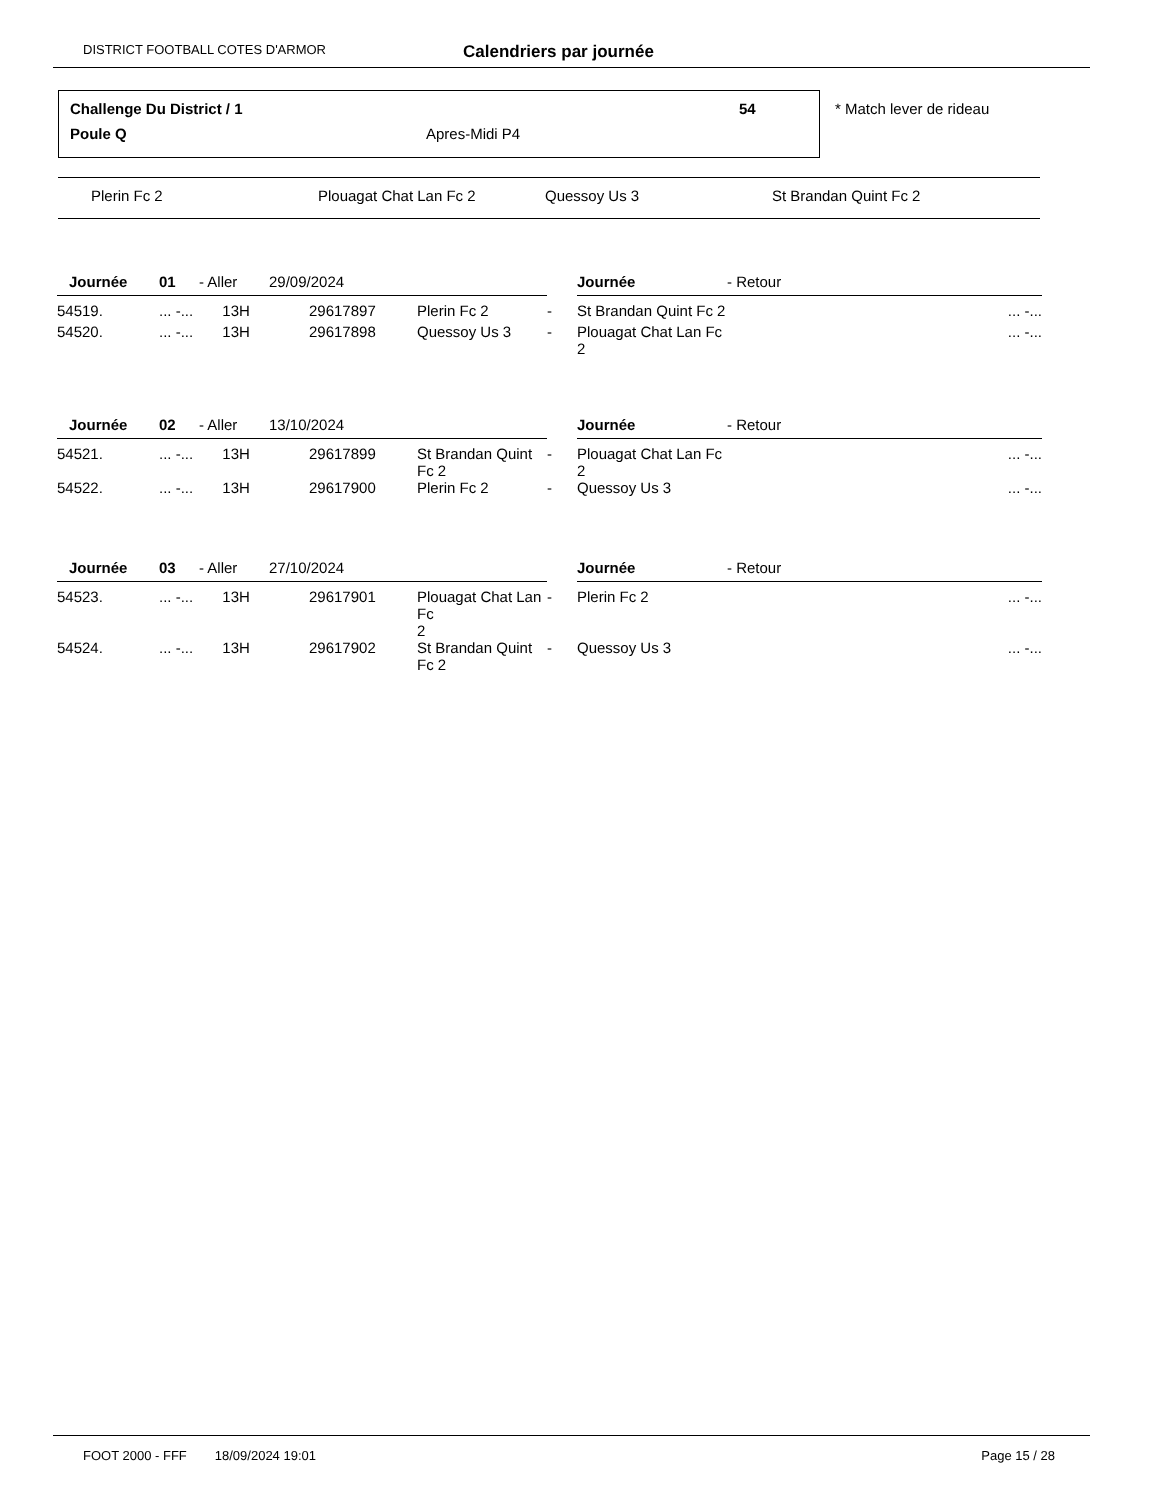DISTRICT FOOTBALL COTES D'ARMOR Calendriers par journée
Challenge Du District / 1 54
Poule Q Apres-Midi P4
* Match lever de rideau
Plerin Fc 2 Plouagat Chat Lan Fc 2 Quessoy Us 3 St Brandan Quint Fc 2
| Journée | 01 | - Aller | 29/09/2024 | | | Journée | - Retour | |
| 54519. | ... -... 13H | | 29617897 | Plerin Fc 2 | - | St Brandan Quint Fc 2 | | ... -... |
| 54520. | ... -... 13H | | 29617898 | Quessoy Us 3 | - | Plouagat Chat Lan Fc 2 | | ... -... |
| Journée | 02 | - Aller | 13/10/2024 | | | Journée | - Retour | |
| 54521. | ... -... 13H | | 29617899 | St Brandan Quint Fc 2 | - | Plouagat Chat Lan Fc 2 | | ... -... |
| 54522. | ... -... 13H | | 29617900 | Plerin Fc 2 | - | Quessoy Us 3 | | ... -... |
| Journée | 03 | - Aller | 27/10/2024 | | | Journée | - Retour | |
| 54523. | ... -... 13H | | 29617901 | Plouagat Chat Lan Fc 2 | - | Plerin Fc 2 | | ... -... |
| 54524. | ... -... 13H | | 29617902 | St Brandan Quint Fc 2 | - | Quessoy Us 3 | | ... -... |
FOOT 2000 - FFF 18/09/2024 19:01 Page 15 / 28